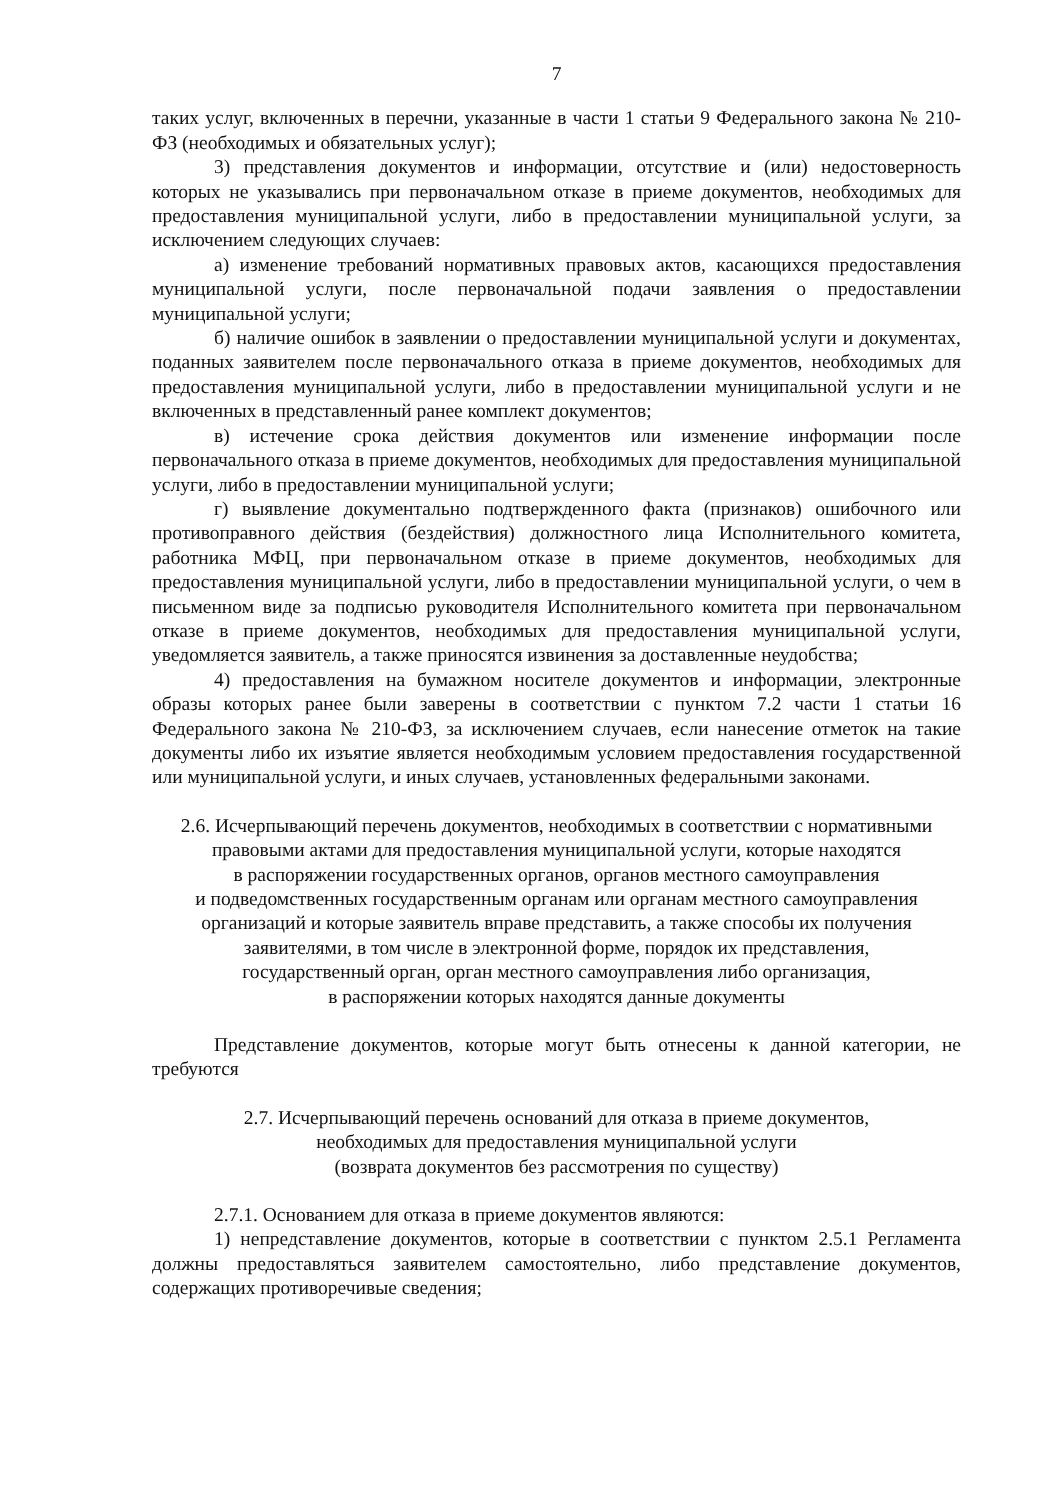7
таких услуг, включенных в перечни, указанные в части 1 статьи 9 Федерального закона № 210-ФЗ (необходимых и обязательных услуг);
3) представления документов и информации, отсутствие и (или) недостоверность которых не указывались при первоначальном отказе в приеме документов, необходимых для предоставления муниципальной услуги, либо в предоставлении муниципальной услуги, за исключением следующих случаев:
а) изменение требований нормативных правовых актов, касающихся предоставления муниципальной услуги, после первоначальной подачи заявления о предоставлении муниципальной услуги;
б) наличие ошибок в заявлении о предоставлении муниципальной услуги и документах, поданных заявителем после первоначального отказа в приеме документов, необходимых для предоставления муниципальной услуги, либо в предоставлении муниципальной услуги и не включенных в представленный ранее комплект документов;
в) истечение срока действия документов или изменение информации после первоначального отказа в приеме документов, необходимых для предоставления муниципальной услуги, либо в предоставлении муниципальной услуги;
г) выявление документально подтвержденного факта (признаков) ошибочного или противоправного действия (бездействия) должностного лица Исполнительного комитета, работника МФЦ, при первоначальном отказе в приеме документов, необходимых для предоставления муниципальной услуги, либо в предоставлении муниципальной услуги, о чем в письменном виде за подписью руководителя Исполнительного комитета при первоначальном отказе в приеме документов, необходимых для предоставления муниципальной услуги, уведомляется заявитель, а также приносятся извинения за доставленные неудобства;
4) предоставления на бумажном носителе документов и информации, электронные образы которых ранее были заверены в соответствии с пунктом 7.2 части 1 статьи 16 Федерального закона № 210-ФЗ, за исключением случаев, если нанесение отметок на такие документы либо их изъятие является необходимым условием предоставления государственной или муниципальной услуги, и иных случаев, установленных федеральными законами.
2.6. Исчерпывающий перечень документов, необходимых в соответствии с нормативными правовыми актами для предоставления муниципальной услуги, которые находятся
в распоряжении государственных органов, органов местного самоуправления
и подведомственных государственным органам или органам местного самоуправления организаций и которые заявитель вправе представить, а также способы их получения заявителями, в том числе в электронной форме, порядок их представления,
государственный орган, орган местного самоуправления либо организация,
в распоряжении которых находятся данные документы
Представление документов, которые могут быть отнесены к данной категории, не требуются
2.7. Исчерпывающий перечень оснований для отказа в приеме документов,
необходимых для предоставления муниципальной услуги
(возврата документов без рассмотрения по существу)
2.7.1. Основанием для отказа в приеме документов являются:
1) непредставление документов, которые в соответствии с пунктом 2.5.1 Регламента должны предоставляться заявителем самостоятельно, либо представление документов, содержащих противоречивые сведения;